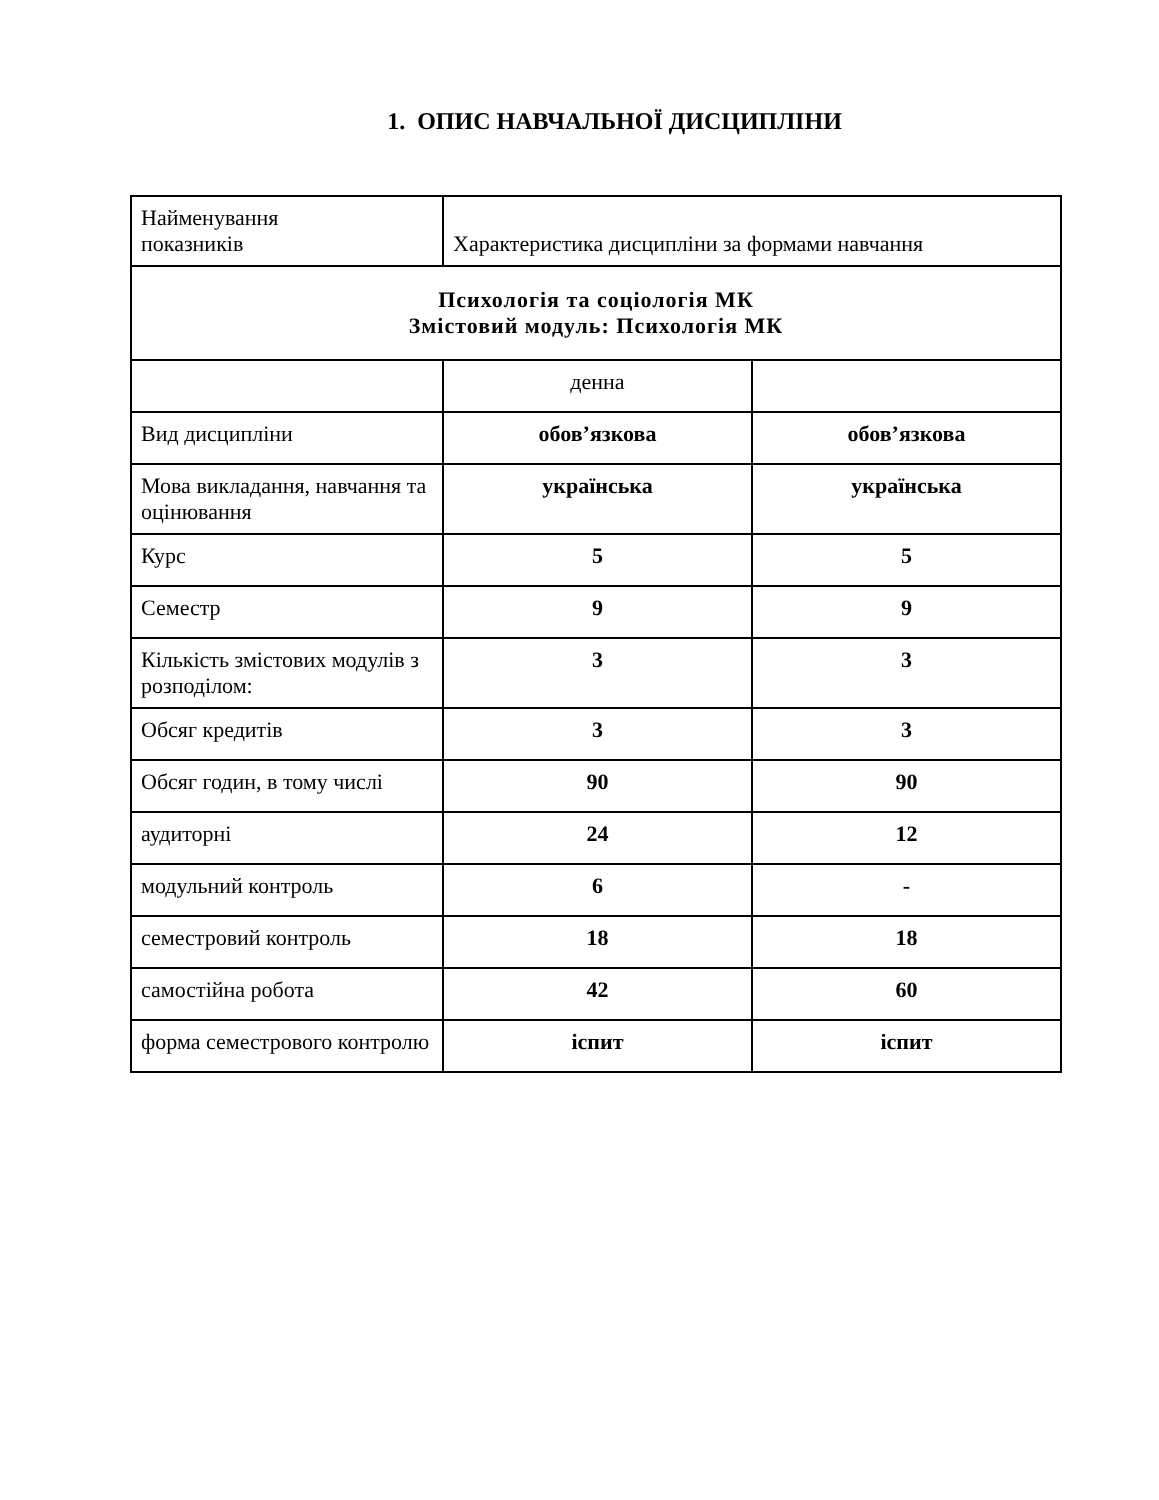1. ОПИС НАВЧАЛЬНОЇ ДИСЦИПЛІНИ
| Найменування показників | Характеристика дисципліни за формами навчання | |
| Психологія та соціологія МК Змістовий модуль: Психологія МК | | |
| | денна | |
| Вид дисципліни | обов’язкова | обов’язкова |
| Мова викладання, навчання та оцінювання | українська | українська |
| Курс | 5 | 5 |
| Семестр | 9 | 9 |
| Кількість змістових модулів з розподілом: | 3 | 3 |
| Обсяг кредитів | 3 | 3 |
| Обсяг годин, в тому числі | 90 | 90 |
| аудиторні | 24 | 12 |
| модульний контроль | 6 | - |
| семестровий контроль | 18 | 18 |
| самостійна робота | 42 | 60 |
| форма семестрового контролю | іспит | іспит |